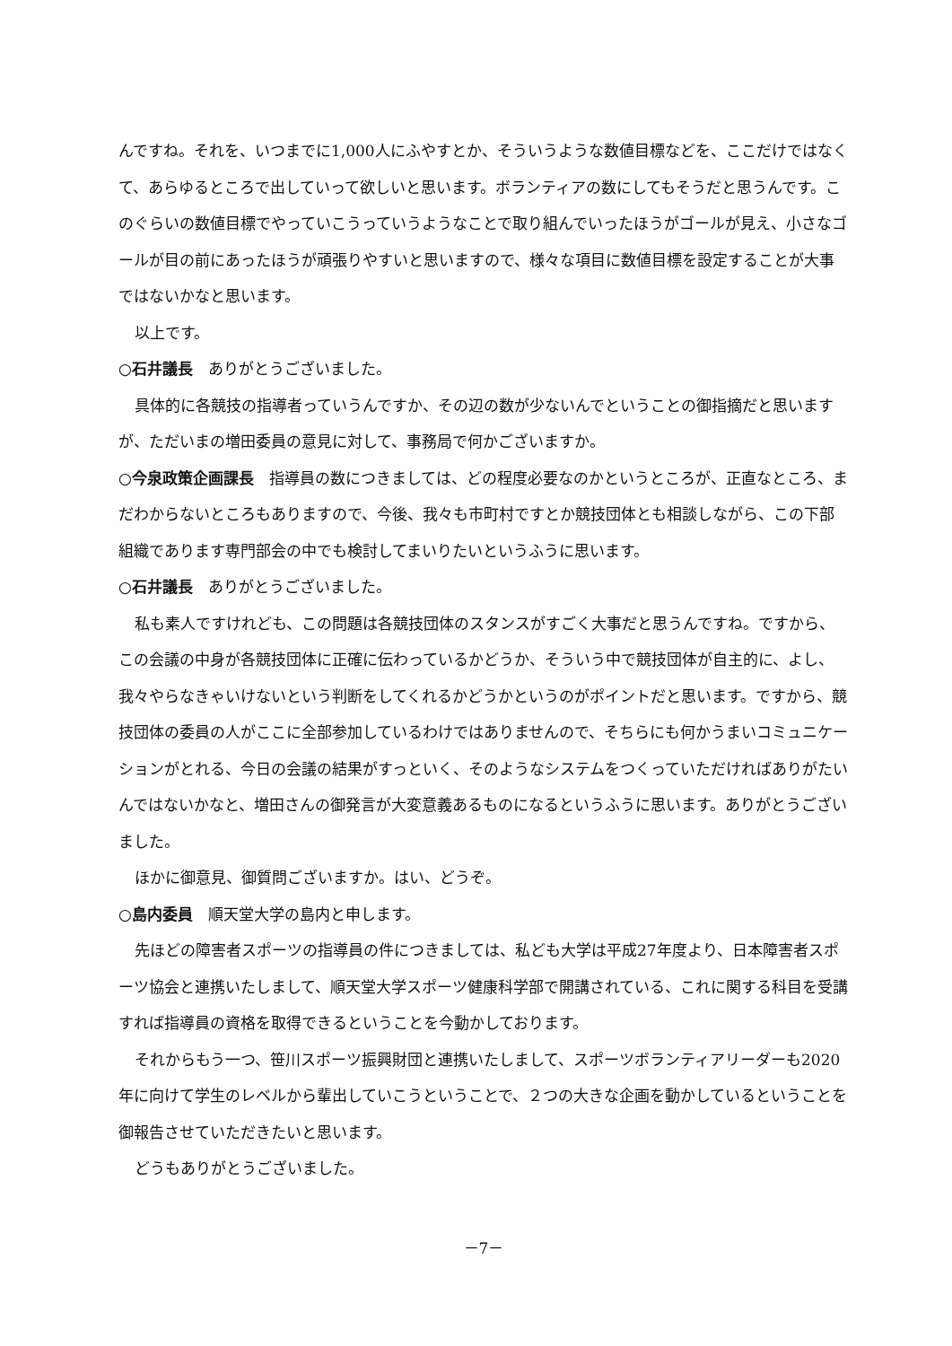んですね。それを、いつまでに1,000人にふやすとか、そういうような数値目標などを、ここだけではなくて、あらゆるところで出していって欲しいと思います。ボランティアの数にしてもそうだと思うんです。このぐらいの数値目標でやっていこうっていうようなことで取り組んでいったほうがゴールが見え、小さなゴールが目の前にあったほうが頑張りやすいと思いますので、様々な項目に数値目標を設定することが大事ではないかなと思います。
以上です。
○石井議長　ありがとうございました。
具体的に各競技の指導者っていうんですか、その辺の数が少ないんでということの御指摘だと思いますが、ただいまの増田委員の意見に対して、事務局で何かございますか。
○今泉政策企画課長　指導員の数につきましては、どの程度必要なのかというところが、正直なところ、まだわからないところもありますので、今後、我々も市町村ですとか競技団体とも相談しながら、この下部組織であります専門部会の中でも検討してまいりたいというふうに思います。
○石井議長　ありがとうございました。
私も素人ですけれども、この問題は各競技団体のスタンスがすごく大事だと思うんですね。ですから、この会議の中身が各競技団体に正確に伝わっているかどうか、そういう中で競技団体が自主的に、よし、我々やらなきゃいけないという判断をしてくれるかどうかというのがポイントだと思います。ですから、競技団体の委員の人がここに全部参加しているわけではありませんので、そちらにも何かうまいコミュニケーションがとれる、今日の会議の結果がすっといく、そのようなシステムをつくっていただければありがたいんではないかなと、増田さんの御発言が大変意義あるものになるというふうに思います。ありがとうございました。
ほかに御意見、御質問ございますか。はい、どうぞ。
○島内委員　順天堂大学の島内と申します。
先ほどの障害者スポーツの指導員の件につきましては、私ども大学は平成27年度より、日本障害者スポーツ協会と連携いたしまして、順天堂大学スポーツ健康科学部で開講されている、これに関する科目を受講すれば指導員の資格を取得できるということを今動かしております。
それからもう一つ、笹川スポーツ振興財団と連携いたしまして、スポーツボランティアリーダーも2020年に向けて学生のレベルから輩出していこうということで、２つの大きな企画を動かしているということを御報告させていただきたいと思います。
どうもありがとうございました。
－7－